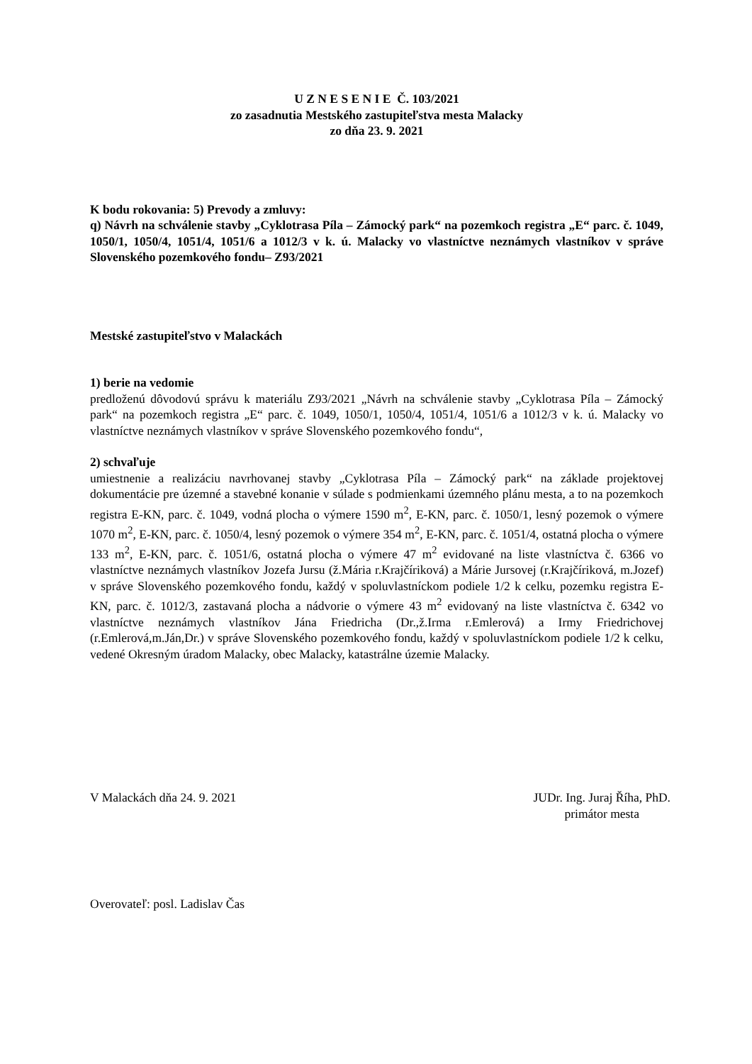U Z N E S E N I E Č. 103/2021
zo zasadnutia Mestského zastupiteľstva mesta Malacky
zo dňa 23. 9. 2021
K bodu rokovania: 5) Prevody a zmluvy:
q) Návrh na schválenie stavby „Cyklotrasa Píla – Zámocký park“ na pozemkoch registra „E“ parc. č. 1049, 1050/1, 1050/4, 1051/4, 1051/6 a 1012/3 v k. ú. Malacky vo vlastníctve neznámych vlastníkov v správe Slovenského pozemkového fondu– Z93/2021
Mestské zastupiteľstvo v Malackách
1) berie na vedomie
predloženú dôvodovú správu k materiálu Z93/2021 „Návrh na schválenie stavby „Cyklotrasa Píla – Zámocký park“ na pozemkoch registra „E“ parc. č. 1049, 1050/1, 1050/4, 1051/4, 1051/6 a 1012/3 v k. ú. Malacky vo vlastníctve neznámych vlastníkov v správe Slovenského pozemkového fondu“,
2) schvaľuje
umiestnenie a realizáciu navrhovanej stavby „Cyklotrasa Píla – Zámocký park“ na základe projektovej dokumentácie pre územné a stavebné konanie v súlade s podmienkami územného plánu mesta, a to na pozemkoch registra E-KN, parc. č. 1049, vodná plocha o výmere 1590 m<sup>2</sup>, E-KN, parc. č. 1050/1, lesný pozemok o výmere 1070 m<sup>2</sup>, E-KN, parc. č. 1050/4, lesný pozemok o výmere 354 m<sup>2</sup>, E-KN, parc. č. 1051/4, ostatná plocha o výmere 133 m<sup>2</sup>, E-KN, parc. č. 1051/6, ostatná plocha o výmere 47 m<sup>2</sup> evidované na liste vlastníctva č. 6366 vo vlastníctve neznámych vlastníkov Jozefa Jursu (ž.Mária r.Krajčíriková) a Márie Jursovej (r.Krajčíriková, m.Jozef) v správe Slovenského pozemkového fondu, každý v spoluvlastníckom podiele 1/2 k celku, pozemku registra E-KN, parc. č. 1012/3, zastavaná plocha a nádvorie o výmere 43 m<sup>2</sup> evidovaný na liste vlastníctva č. 6342 vo vlastníctve neznámych vlastníkov Jána Friedricha (Dr.,ž.Irma r.Emlerová) a Irmy Friedrichovej (r.Emlerová,m.Ján,Dr.) v správe Slovenského pozemkového fondu, každý v spoluvlastníckom podiele 1/2 k celku, vedené Okresným úradom Malacky, obec Malacky, katastrálne územie Malacky.
V Malackách dňa 24. 9. 2021 JUDr. Ing. Juraj Říha, PhD.
primátor mesta
Overovateľ: posl. Ladislav Čas